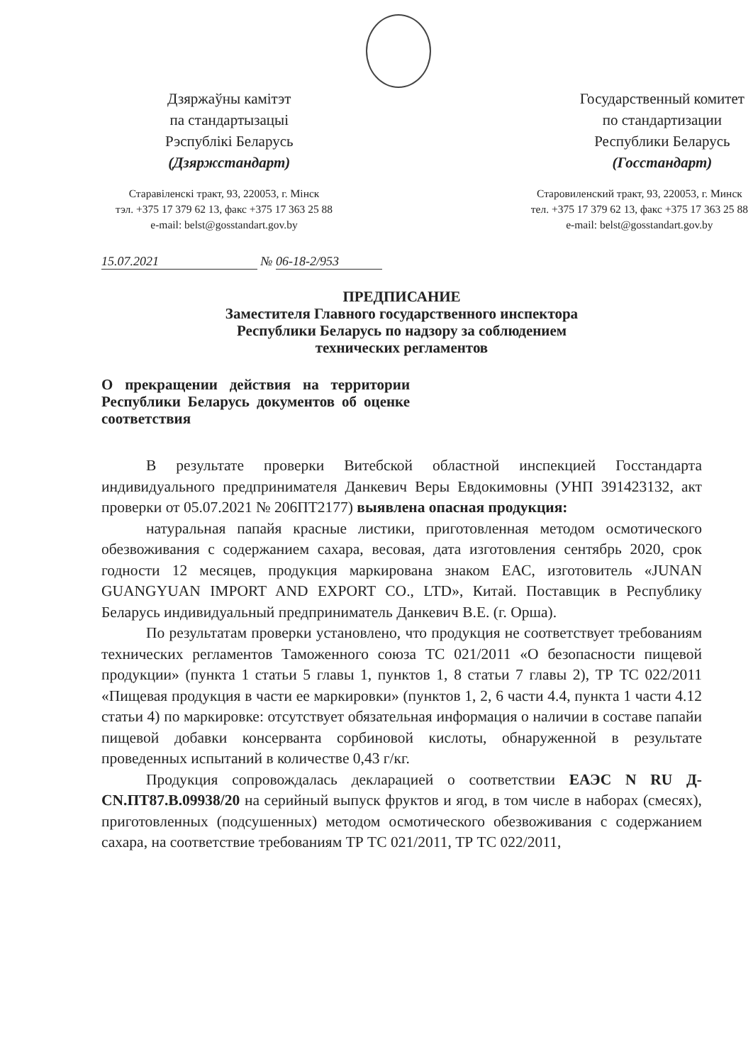Дзяржаўны камітэт
па стандартызацыі
Рэспублікі Беларусь
(Дзяржстандарт)
Государственный комитет
по стандартизации
Республики Беларусь
(Госстандарт)
Старавіленскі тракт, 93, 220053, г. Мінск
тэл. +375 17 379 62 13, факс +375 17 363 25 88
e-mail: belst@gosstandart.gov.by
Старовиленский тракт, 93, 220053, г. Минск
тел. +375 17 379 62 13, факс +375 17 363 25 88
e-mail: belst@gosstandart.gov.by
15.07.2021 № 06-18-2/953
ПРЕДПИСАНИЕ
Заместителя Главного государственного инспектора
Республики Беларусь по надзору за соблюдением
технических регламентов
О прекращении действия на территории Республики Беларусь документов об оценке соответствия
В результате проверки Витебской областной инспекцией Госстандарта индивидуального предпринимателя Данкевич Веры Евдокимовны (УНП 391423132, акт проверки от 05.07.2021 № 206ПТ2177) выявлена опасная продукция:
натуральная папайя красные листики, приготовленная методом осмотического обезвоживания с содержанием сахара, весовая, дата изготовления сентябрь 2020, срок годности 12 месяцев, продукция маркирована знаком ЕАС, изготовитель «JUNAN GUANGYUAN IMPORT AND EXPORT CO., LTD», Китай. Поставщик в Республику Беларусь индивидуальный предприниматель Данкевич В.Е. (г. Орша).
По результатам проверки установлено, что продукция не соответствует требованиям технических регламентов Таможенного союза ТС 021/2011 «О безопасности пищевой продукции» (пункта 1 статьи 5 главы 1, пунктов 1, 8 статьи 7 главы 2), ТР ТС 022/2011 «Пищевая продукция в части ее маркировки» (пунктов 1, 2, 6 части 4.4, пункта 1 части 4.12 статьи 4) по маркировке: отсутствует обязательная информация о наличии в составе папайи пищевой добавки консерванта сорбиновой кислоты, обнаруженной в результате проведенных испытаний в количестве 0,43 г/кг.
Продукция сопровождалась декларацией о соответствии ЕАЭС N RU Д-CN.ПТ87.В.09938/20 на серийный выпуск фруктов и ягод, в том числе в наборах (смесях), приготовленных (подсушенных) методом осмотического обезвоживания с содержанием сахара, на соответствие требованиям ТР ТС 021/2011, ТР ТС 022/2011,